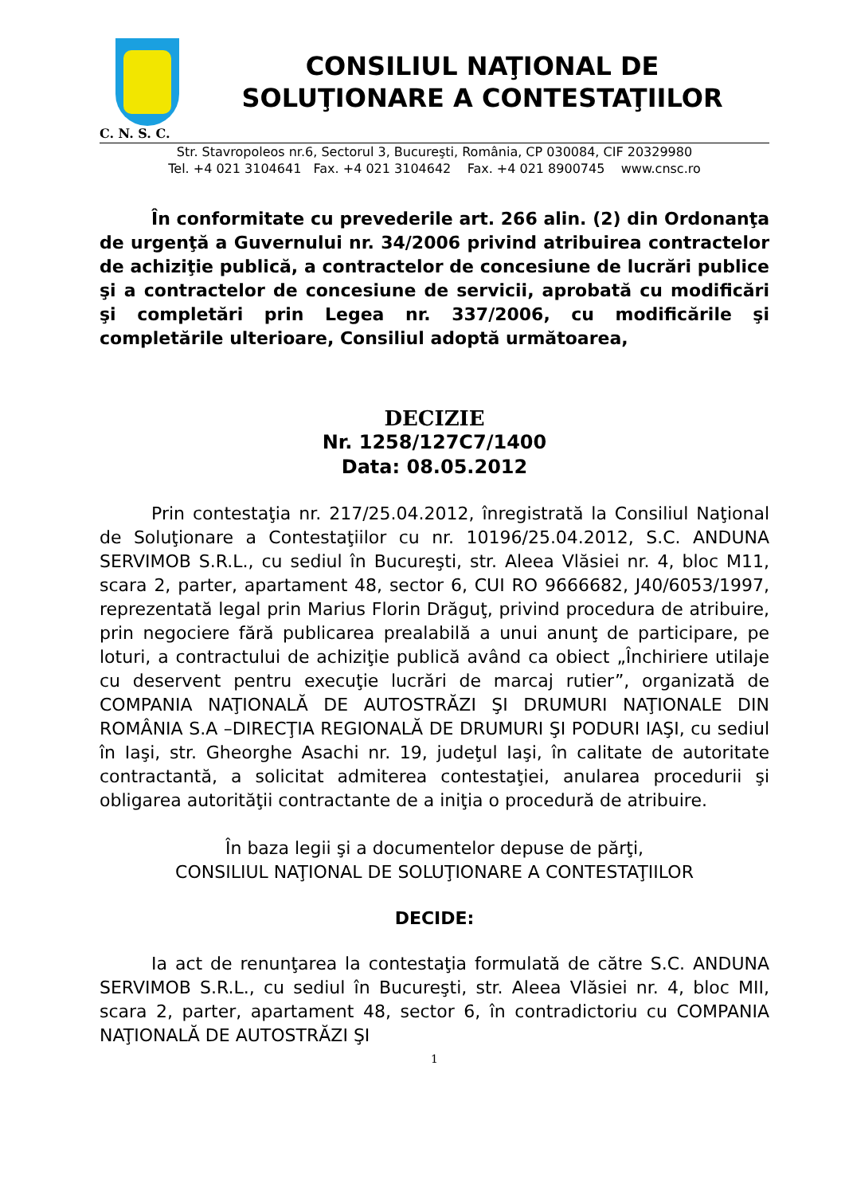CONSILIUL NAŢIONAL DE
SOLUŢIONARE A CONTESTAŢIILOR
C. N. S. C.
Str. Stavropoleos nr.6, Sectorul 3, Bucureşti, România, CP 030084, CIF 20329980
Tel. +4 021 3104641 Fax. +4 021 3104642 Fax. +4 021 8900745 www.cnsc.ro
În conformitate cu prevederile art. 266 alin. (2) din Ordonanţa de urgenţă a Guvernului nr. 34/2006 privind atribuirea contractelor de achiziţie publică, a contractelor de concesiune de lucrări publice şi a contractelor de concesiune de servicii, aprobată cu modificări şi completări prin Legea nr. 337/2006, cu modificările şi completările ulterioare, Consiliul adoptă următoarea,
DECIZIE
Nr. 1258/127C7/1400
Data: 08.05.2012
Prin contestaţia nr. 217/25.04.2012, înregistrată la Consiliul Naţional de Soluţionare a Contestaţiilor cu nr. 10196/25.04.2012, S.C. ANDUNA SERVIMOB S.R.L., cu sediul în Bucureşti, str. Aleea Vlăsiei nr. 4, bloc M11, scara 2, parter, apartament 48, sector 6, CUI RO 9666682, J40/6053/1997, reprezentată legal prin Marius Florin Drăguţ, privind procedura de atribuire, prin negociere fără publicarea prealabilă a unui anunţ de participare, pe loturi, a contractului de achiziţie publică având ca obiect „Închiriere utilaje cu deservent pentru execuţie lucrări de marcaj rutier”, organizată de COMPANIA NAŢIONALĂ DE AUTOSTRĂZI ŞI DRUMURI NAŢIONALE DIN ROMÂNIA S.A –DIRECŢIA REGIONALĂ DE DRUMURI ŞI PODURI IAŞI, cu sediul în Iaşi, str. Gheorghe Asachi nr. 19, judeţul Iaşi, în calitate de autoritate contractantă, a solicitat admiterea contestaţiei, anularea procedurii şi obligarea autorităţii contractante de a iniţia o procedură de atribuire.
În baza legii şi a documentelor depuse de părţi,
CONSILIUL NAŢIONAL DE SOLUŢIONARE A CONTESTAŢIILOR
DECIDE:
Ia act de renunţarea la contestaţia formulată de către S.C. ANDUNA SERVIMOB S.R.L., cu sediul în Bucureşti, str. Aleea Vlăsiei nr. 4, bloc MII, scara 2, parter, apartament 48, sector 6, în contradictoriu cu COMPANIA NAŢIONALĂ DE AUTOSTRĂZI ŞI
1